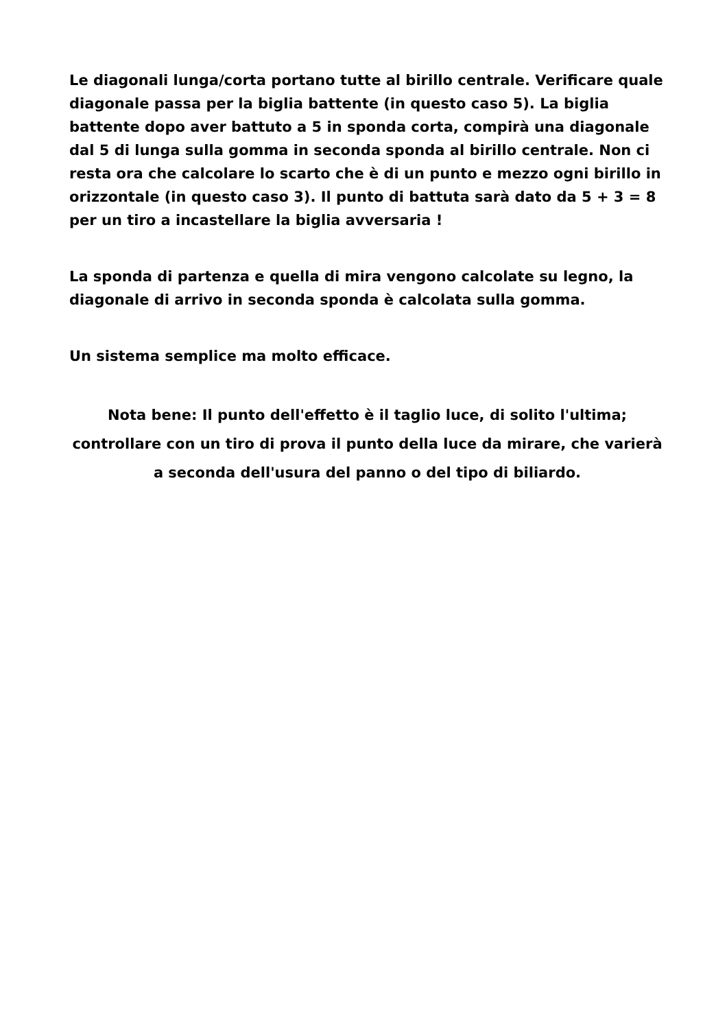Le diagonali lunga/corta portano tutte al birillo centrale. Verificare quale diagonale passa per la biglia battente (in questo caso 5). La biglia battente dopo aver battuto a 5 in sponda corta, compirà una diagonale dal 5 di lunga sulla gomma in seconda sponda al birillo centrale. Non ci resta ora che calcolare lo scarto che è di un punto e mezzo ogni birillo in orizzontale (in questo caso 3). Il punto di battuta sarà dato da 5 + 3 = 8 per un tiro a incastellare la biglia avversaria !
La sponda di partenza e quella di mira vengono calcolate su legno, la diagonale di arrivo in seconda sponda è calcolata sulla gomma.
Un sistema semplice ma molto efficace.
Nota bene: Il punto dell'effetto è il taglio luce, di solito l'ultima; controllare con un tiro di prova il punto della luce da mirare, che varierà a seconda dell'usura del panno o del tipo di biliardo.